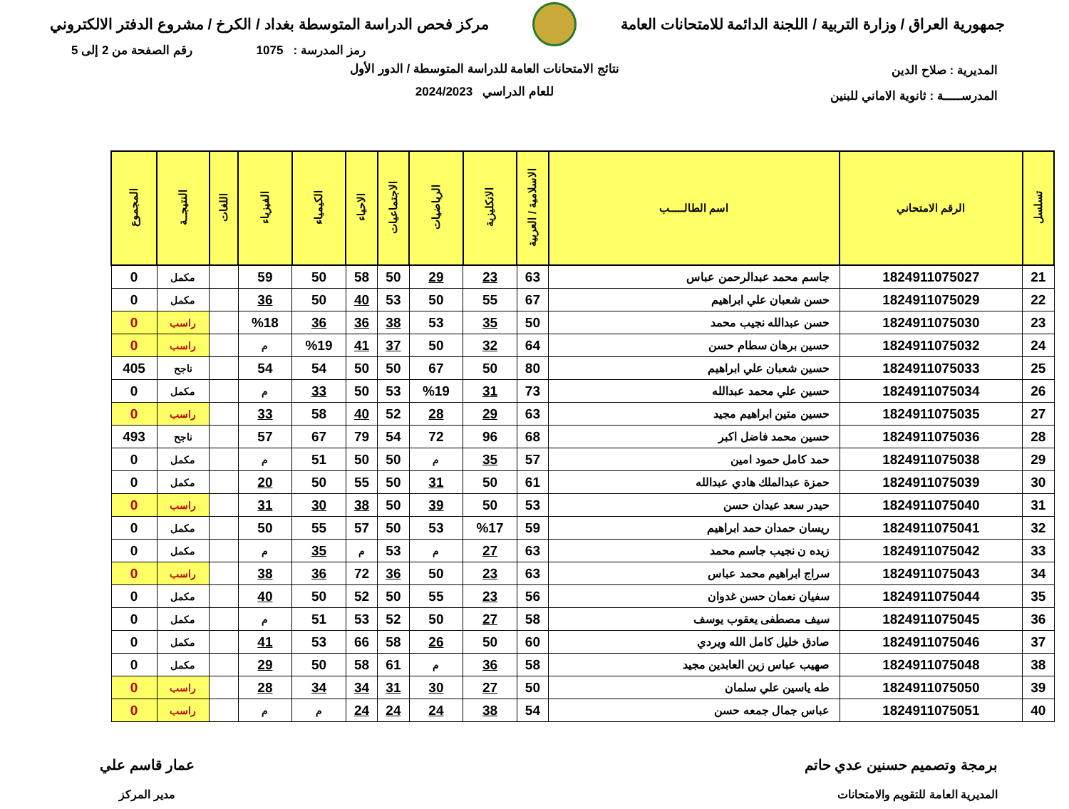جمهورية العراق / وزارة التربية / اللجنة الدائمة للامتحانات العامة
مركز فحص الدراسة المتوسطة بغداد / الكرخ / مشروع الدفتر الالكتروني
رمز المدرسة : 1075 رقم الصفحة من 2 إلى 5
المديرية : صلاح الدين
المدرســـــة : ثانوية الاماني للبنين
نتائج الامتحانات العامة للدراسة المتوسطة / الدور الأول
للعام الدراسي 2024/2023
| تسلسل | الرقم الامتحاني | اسم الطالـــــب | الاسلامية / العربية | الانكليزية | الرياضيات | الاجتماعيات | الاحياء | الكيمياء | الفيزياء | اللغات | النتيجــة | المجموع |
| --- | --- | --- | --- | --- | --- | --- | --- | --- | --- | --- | --- | --- |
| 21 | 1824911075027 | جاسم محمد عبدالرحمن عباس | 63 | 23 | 29 | 50 | 58 | 50 | 59 | | مكمل | 0 |
| 22 | 1824911075029 | حسن شعبان علي ابراهيم | 67 | 55 | 50 | 53 | 40 | 50 | 36 | | مكمل | 0 |
| 23 | 1824911075030 | حسن عبدالله نجيب محمد | 50 | 35 | 53 | 38 | 36 | 36 | %18 | | راسب | 0 |
| 24 | 1824911075032 | حسين برهان سطام حسن | 64 | 32 | 50 | 37 | 41 | %19 | م | | راسب | 0 |
| 25 | 1824911075033 | حسين شعبان علي ابراهيم | 80 | 50 | 67 | 50 | 50 | 54 | 54 | | ناجح | 405 |
| 26 | 1824911075034 | حسين علي محمد عبدالله | 73 | 31 | %19 | 53 | 50 | 33 | م | | مكمل | 0 |
| 27 | 1824911075035 | حسين متين ابراهيم مجيد | 63 | 29 | 28 | 52 | 40 | 58 | 33 | | راسب | 0 |
| 28 | 1824911075036 | حسين محمد فاضل اكبر | 68 | 96 | 72 | 54 | 79 | 67 | 57 | | ناجح | 493 |
| 29 | 1824911075038 | حمد كامل حمود امين | 57 | 35 | م | 50 | 50 | 51 | م | | مكمل | 0 |
| 30 | 1824911075039 | حمزة عبدالملك هادي عبدالله | 61 | 50 | 31 | 50 | 55 | 50 | 20 | | مكمل | 0 |
| 31 | 1824911075040 | حيدر سعد عيدان حسن | 53 | 50 | 39 | 50 | 38 | 30 | 31 | | راسب | 0 |
| 32 | 1824911075041 | ريسان حمدان حمد ابراهيم | 59 | %17 | 53 | 50 | 57 | 55 | 50 | | مكمل | 0 |
| 33 | 1824911075042 | زيده ن نجيب جاسم محمد | 63 | 27 | م | 53 | م | 35 | م | | مكمل | 0 |
| 34 | 1824911075043 | سراج ابراهيم محمد عباس | 63 | 23 | 50 | 36 | 72 | 36 | 38 | | راسب | 0 |
| 35 | 1824911075044 | سفيان نعمان حسن غدوان | 56 | 23 | 55 | 50 | 52 | 50 | 40 | | مكمل | 0 |
| 36 | 1824911075045 | سيف مصطفى يعقوب يوسف | 58 | 27 | 50 | 52 | 53 | 51 | م | | مكمل | 0 |
| 37 | 1824911075046 | صادق خليل كامل الله ويردي | 60 | 50 | 26 | 58 | 66 | 53 | 41 | | مكمل | 0 |
| 38 | 1824911075048 | صهيب عباس زين العابدين مجيد | 58 | 36 | م | 61 | 58 | 50 | 29 | | مكمل | 0 |
| 39 | 1824911075050 | طه ياسين علي سلمان | 50 | 27 | 30 | 31 | 34 | 34 | 28 | | راسب | 0 |
| 40 | 1824911075051 | عباس جمال جمعه حسن | 54 | 38 | 24 | 24 | 24 | م | م | | راسب | 0 |
برمجة وتصميم حسنين عدي حاتم
المديرية العامة للتقويم والامتحانات
عمار قاسم علي
مدير المركز